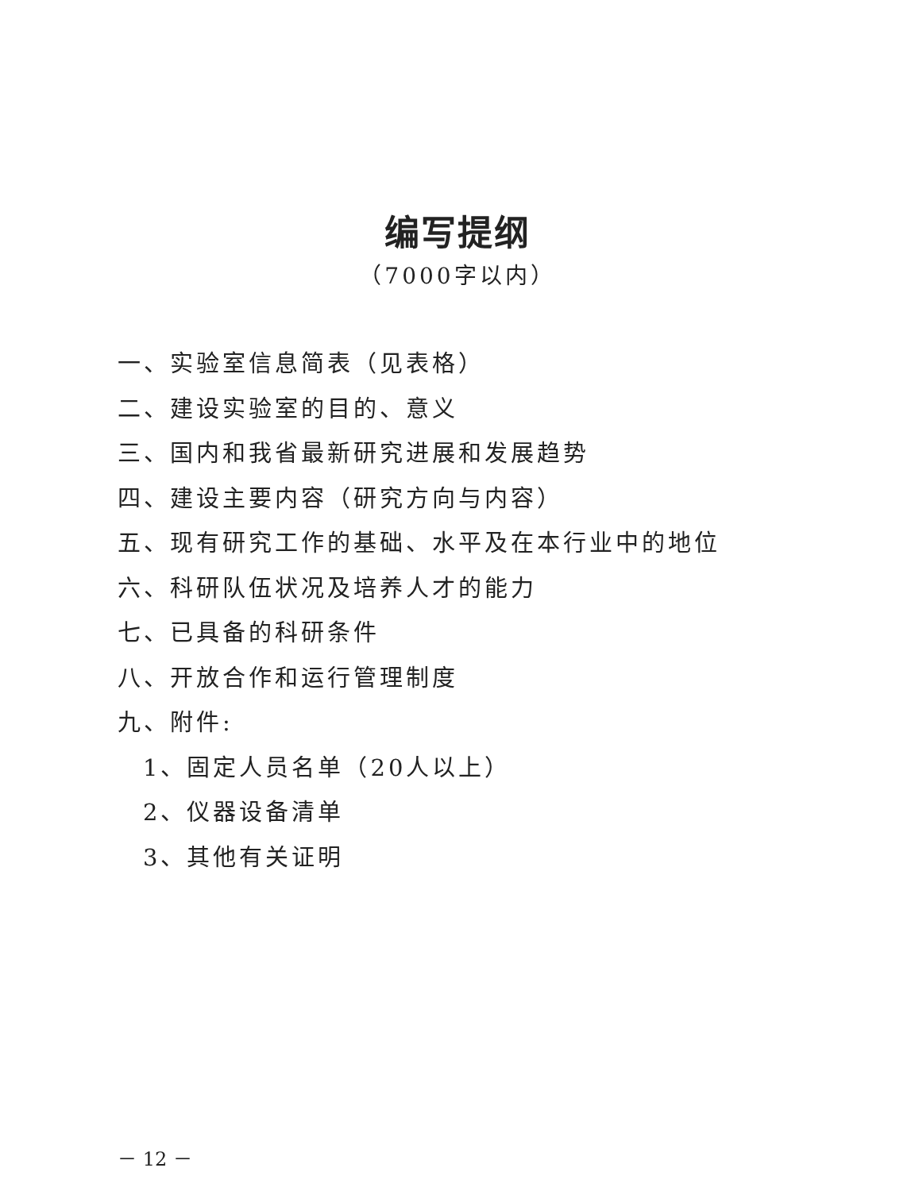编写提纲
（7000字以内）
一、实验室信息简表（见表格）
二、建设实验室的目的、意义
三、国内和我省最新研究进展和发展趋势
四、建设主要内容（研究方向与内容）
五、现有研究工作的基础、水平及在本行业中的地位
六、科研队伍状况及培养人才的能力
七、已具备的科研条件
八、开放合作和运行管理制度
九、附件:
1、固定人员名单（20人以上）
2、仪器设备清单
3、其他有关证明
－ 12 －